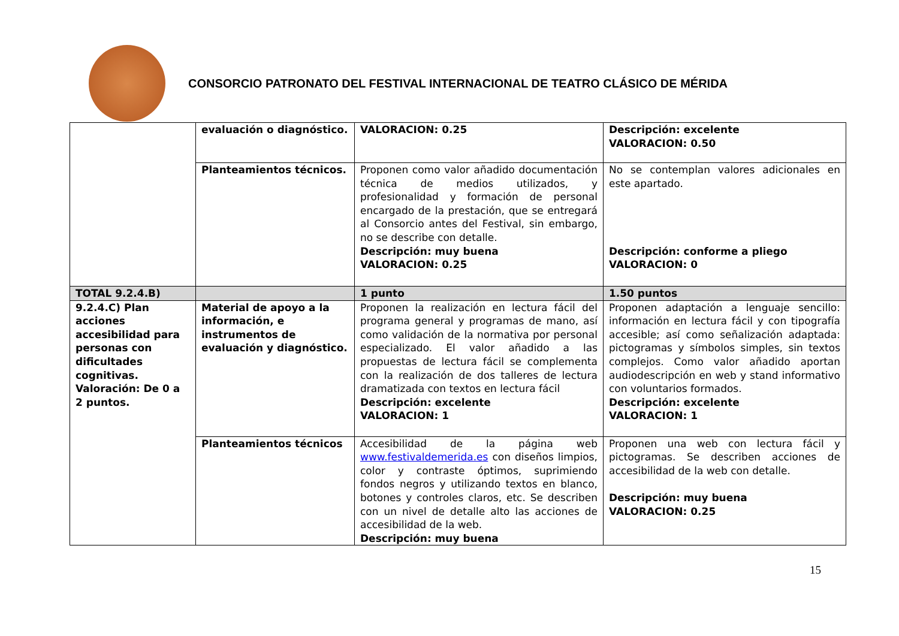CONSORCIO PATRONATO DEL FESTIVAL INTERNACIONAL DE TEATRO CLÁSICO DE MÉRIDA
| | evaluación o diagnóstico. | VALORACION: 0.25 | Descripción: excelente VALORACION: 0.50 |
| | Planteamientos técnicos. | Proponen como valor añadido documentación técnica de medios utilizados, y profesionalidad y formación de personal encargado de la prestación, que se entregará al Consorcio antes del Festival, sin embargo, no se describe con detalle. Descripción: muy buena VALORACION: 0.25 | No se contemplan valores adicionales en este apartado. Descripción: conforme a pliego VALORACION: 0 |
| TOTAL 9.2.4.B) | | 1 punto | 1.50 puntos |
| 9.2.4.C) Plan acciones accesibilidad para personas con dificultades cognitivas. Valoración: De 0 a 2 puntos. | Material de apoyo a la información, e instrumentos de evaluación y diagnóstico. | Proponen la realización en lectura fácil del programa general y programas de mano, así como validación de la normativa por personal especializado. El valor añadido a las propuestas de lectura fácil se complementa con la realización de dos talleres de lectura dramatizada con textos en lectura fácil Descripción: excelente VALORACION: 1 | Proponen adaptación a lenguaje sencillo: información en lectura fácil y con tipografía accesible; así como señalización adaptada: pictogramas y símbolos simples, sin textos complejos. Como valor añadido aportan audiodescripción en web y stand informativo con voluntarios formados. Descripción: excelente VALORACION: 1 |
| | Planteamientos técnicos | Accesibilidad de la página web www.festivaldemerida.es con diseños limpios, color y contraste óptimos, suprimiendo fondos negros y utilizando textos en blanco, botones y controles claros, etc. Se describen con un nivel de detalle alto las acciones de accesibilidad de la web. Descripción: muy buena | Proponen una web con lectura fácil y pictogramas. Se describen acciones de accesibilidad de la web con detalle. Descripción: muy buena VALORACION: 0.25 |
15